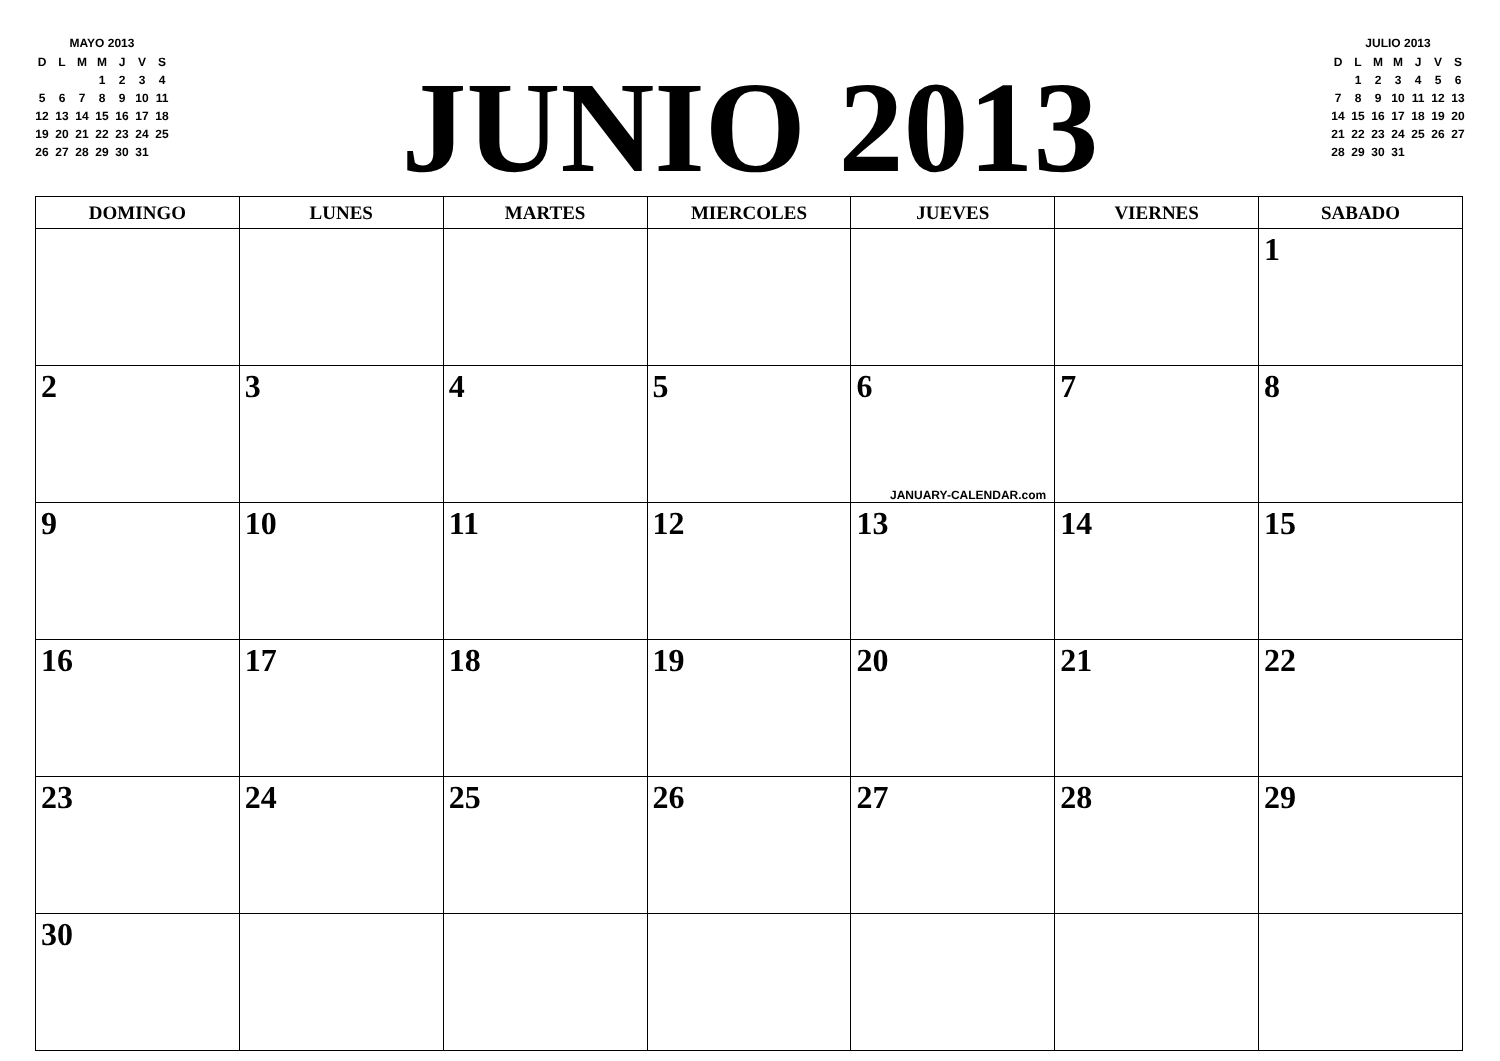MAYO 2013
| D | L | M | M | J | V | S |
| | | | 1 | 2 | 3 | 4 |
| 5 | 6 | 7 | 8 | 9 | 10 | 11 |
| 12 | 13 | 14 | 15 | 16 | 17 | 18 |
| 19 | 20 | 21 | 22 | 23 | 24 | 25 |
| 26 | 27 | 28 | 29 | 30 | 31 | |
JUNIO 2013
JULIO 2013
| D | L | M | M | J | V | S |
| | 1 | 2 | 3 | 4 | 5 | 6 |
| 7 | 8 | 9 | 10 | 11 | 12 | 13 |
| 14 | 15 | 16 | 17 | 18 | 19 | 20 |
| 21 | 22 | 23 | 24 | 25 | 26 | 27 |
| 28 | 29 | 30 | 31 | | | |
| DOMINGO | LUNES | MARTES | MIERCOLES | JUEVES | VIERNES | SABADO |
| --- | --- | --- | --- | --- | --- | --- |
| | | | | | | 1 |
| 2 | 3 | 4 | 5 | 6 JANUARY-CALENDAR.com | 7 | 8 |
| 9 | 10 | 11 | 12 | 13 | 14 | 15 |
| 16 | 17 | 18 | 19 | 20 | 21 | 22 |
| 23 | 24 | 25 | 26 | 27 | 28 | 29 |
| 30 | | | | | | |